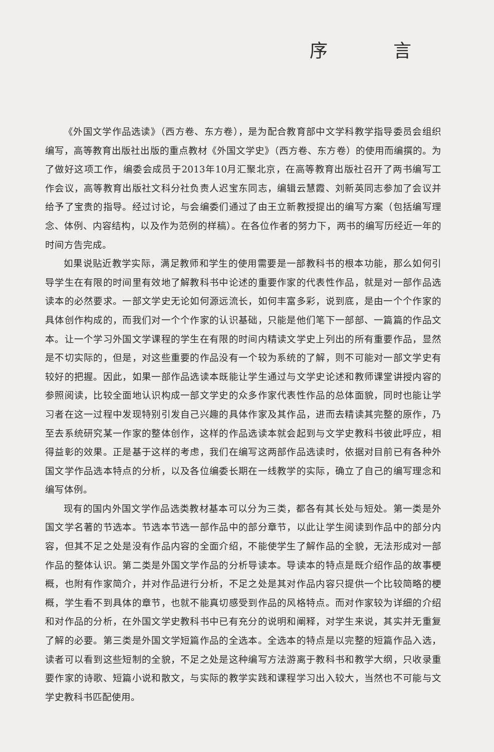序 言
《外国文学作品选读》（西方卷、东方卷），是为配合教育部中文学科教学指导委员会组织编写，高等教育出版社出版的重点教材《外国文学史》（西方卷、东方卷）的使用而编撰的。为了做好这项工作，编委会成员于2013年10月汇聚北京，在高等教育出版社召开了两书编写工作会议，高等教育出版社文科分社负责人迟宝东同志，编辑云慧霞、刘新英同志参加了会议并给予了宝贵的指导。经过讨论，与会编委们通过了由王立新教授提出的编写方案（包括编写理念、体例、内容结构，以及作为范例的样稿）。在各位作者的努力下，两书的编写历经近一年的时间方告完成。
如果说贴近教学实际，满足教师和学生的使用需要是一部教科书的根本功能，那么如何引导学生在有限的时间里有效地了解教科书中论述的重要作家的代表性作品，就是对一部作品选读本的必然要求。一部文学史无论如何源远流长，如何丰富多彩，说到底，是由一个个作家的具体创作构成的，而我们对一个个作家的认识基础，只能是他们笔下一部部、一篇篇的作品文本。让一个学习外国文学课程的学生在有限的时间内精读文学史上列出的所有重要作品，显然是不切实际的，但是，对这些重要的作品没有一个较为系统的了解，则不可能对一部文学史有较好的把握。因此，如果一部作品选读本既能让学生通过与文学史论述和教师课堂讲授内容的参照阅读，比较全面地认识构成一部文学史的众多作家代表性作品的总体面貌，同时也能让学习者在这一过程中发现特别引发自己兴趣的具体作家及其作品，进而去精读其完整的原作，乃至去系统研究某一作家的整体创作，这样的作品选读本就会起到与文学史教科书彼此呼应，相得益彰的效果。正是基于这样的考虑，我们在编写这两部作品选读时，依据对目前已有各种外国文学作品选本特点的分析，以及各位编委长期在一线教学的实际，确立了自己的编写理念和编写体例。
现有的国内外国文学作品选类教材基本可以分为三类，都各有其长处与短处。第一类是外国文学名著的节选本。节选本节选一部作品中的部分章节，以此让学生阅读到作品中的部分内容，但其不足之处是没有作品内容的全面介绍，不能使学生了解作品的全貌，无法形成对一部作品的整体认识。第二类是外国文学作品的分析导读本。导读本的特点是既介绍作品的故事梗概，也附有作家简介，并对作品进行分析，不足之处是其对作品内容只提供一个比较简略的梗概，学生看不到具体的章节，也就不能真切感受到作品的风格特点。而对作家较为详细的介绍和对作品的分析，在外国文学史教科书中已有充分的说明和阐释，对学生来说，其实并无重复了解的必要。第三类是外国文学短篇作品的全选本。全选本的特点是以完整的短篇作品入选，读者可以看到这些短制的全貌，不足之处是这种编写方法游离于教科书和教学大纲，只收录重要作家的诗歌、短篇小说和散文，与实际的教学实践和课程学习出入较大，当然也不可能与文学史教科书匹配使用。